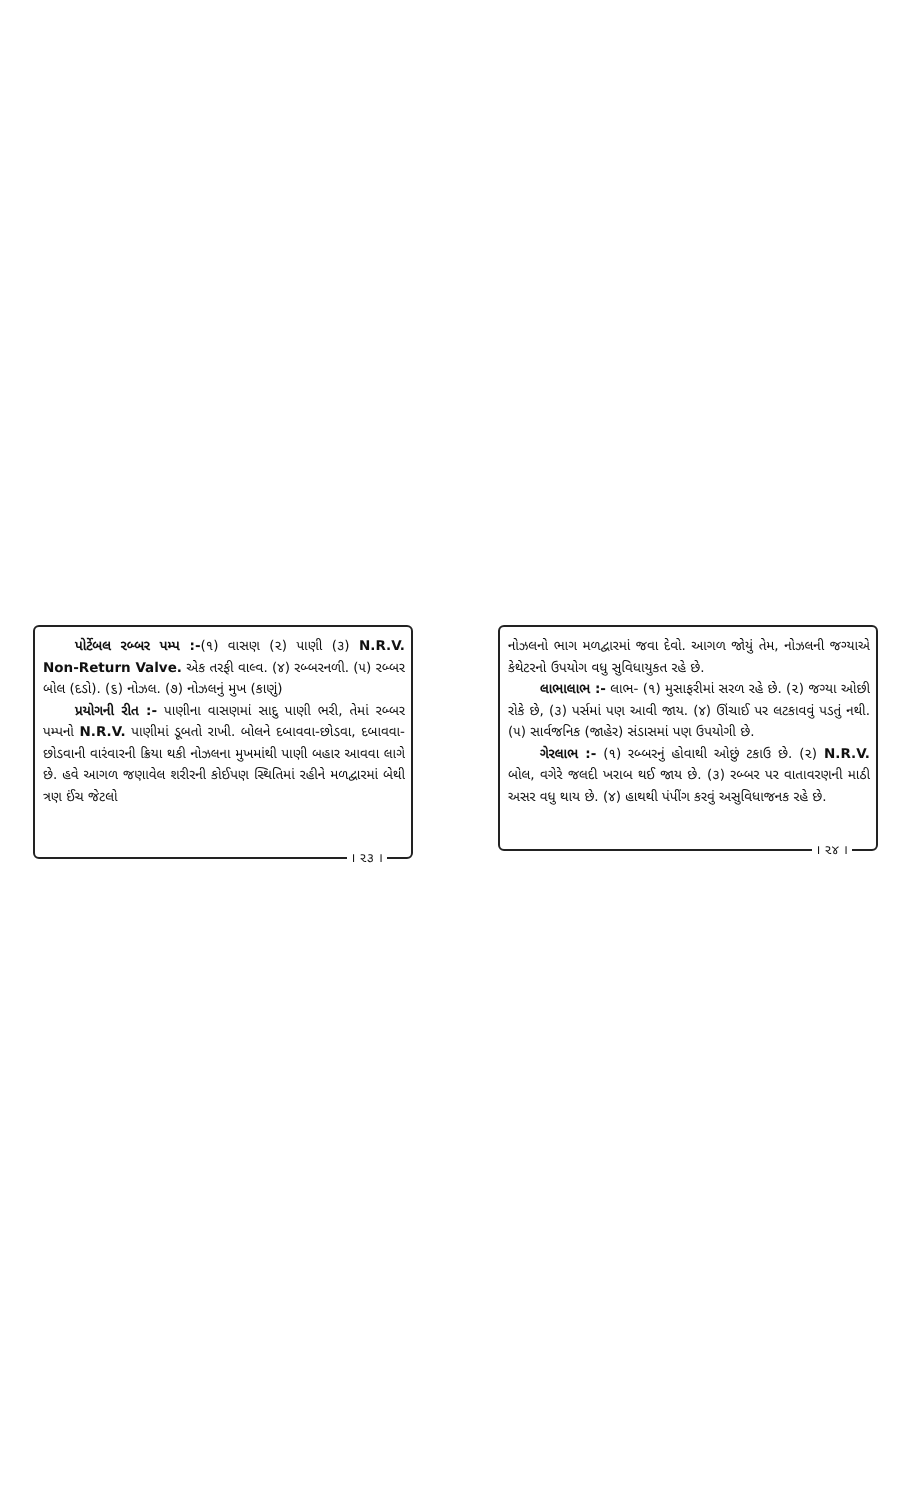પોર્ટેબલ રબ્બર પમ્પ :-(૧) વાસણ (૨) પાણી (૩) N.R.V. Non-Return Valve. એક તરફી વાલ્વ. (૪) રબ્બરનળી. (૫) રબ્બર બોલ (દડો). (૬) નોઝલ. (૭) નોઝલનું મુખ (કાણું)
પ્રયોગની રીત :- પાણીના વાસણમાં સાદુ પાણી ભરી, તેમાં રબ્બર પમ્પનો N.R.V. પાણીમાં ડૂબતો રાખી. બોલને દબાવવા-છોડવા, દબાવવા-છોડવાની વારંવારની ક્રિયા થકી નોઝલના મુખમાંથી પાણી બહાર આવવા લાગે છે. હવે આગળ જણાવેલ શરીરની કોઈપણ સ્થિતિમાં રહીને મળદ્વારમાં બેથી ત્રણ ઈંચ જેટલો
। ૨૩ ।
નોઝલનો ભાગ મળદ્વારમાં જવા દેવો. આગળ જોયું તેમ, નોઝલની જગ્યાએ કેથેટરનો ઉપયોગ વધુ સુવિધાયુકત રહે છે.
લાભાલાભ :- લાભ- (૧) મુસાફરીમાં સરળ રહે છે. (૨) જગ્યા ઓછી રોકે છે, (૩) પર્સમાં પણ આવી જાય. (૪) ઊંચાઈ પર લટકાવવું પડતું નથી. (૫) સાર્વજનિક (જાહેર) સંડાસમાં પણ ઉપયોગી છે.
ગેરલાભ :- (૧) રબ્બરનું હોવાથી ઓછું ટકાઉ છે. (૨) N.R.V. બોલ, વગેરે જલદી ખરાબ થઈ જાય છે. (૩) રબ્બર પર વાતાવરણની માઠી અસર વધુ થાય છે. (૪) હાથથી પંપીંગ કરવું અસુવિધાજનક રહે છે.
। ૨૪ ।